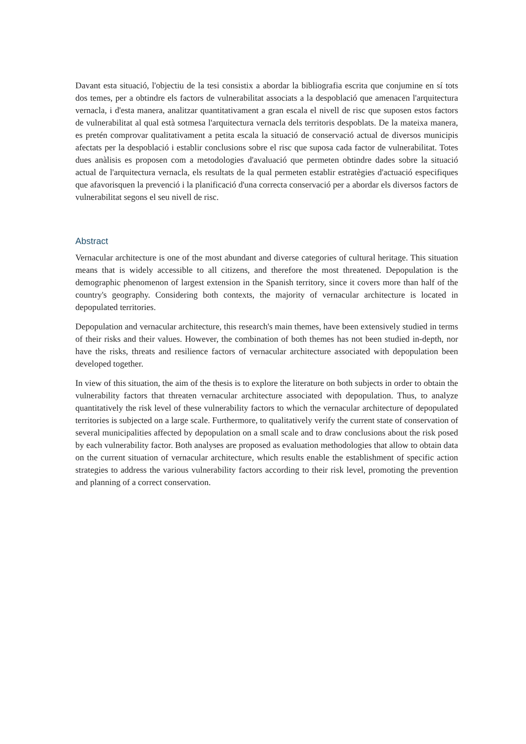Davant esta situació, l'objectiu de la tesi consistix a abordar la bibliografia escrita que conjumine en sí tots dos temes, per a obtindre els factors de vulnerabilitat associats a la despoblació que amenacen l'arquitectura vernacla, i d'esta manera, analitzar quantitativament a gran escala el nivell de risc que suposen estos factors de vulnerabilitat al qual està sotmesa l'arquitectura vernacla dels territoris despoblats. De la mateixa manera, es pretén comprovar qualitativament a petita escala la situació de conservació actual de diversos municipis afectats per la despoblació i establir conclusions sobre el risc que suposa cada factor de vulnerabilitat. Totes dues anàlisis es proposen com a metodologies d'avaluació que permeten obtindre dades sobre la situació actual de l'arquitectura vernacla, els resultats de la qual permeten establir estratègies d'actuació especifiques que afavorisquen la prevenció i la planificació d'una correcta conservació per a abordar els diversos factors de vulnerabilitat segons el seu nivell de risc.
Abstract
Vernacular architecture is one of the most abundant and diverse categories of cultural heritage. This situation means that is widely accessible to all citizens, and therefore the most threatened. Depopulation is the demographic phenomenon of largest extension in the Spanish territory, since it covers more than half of the country's geography. Considering both contexts, the majority of vernacular architecture is located in depopulated territories.
Depopulation and vernacular architecture, this research's main themes, have been extensively studied in terms of their risks and their values. However, the combination of both themes has not been studied in-depth, nor have the risks, threats and resilience factors of vernacular architecture associated with depopulation been developed together.
In view of this situation, the aim of the thesis is to explore the literature on both subjects in order to obtain the vulnerability factors that threaten vernacular architecture associated with depopulation. Thus, to analyze quantitatively the risk level of these vulnerability factors to which the vernacular architecture of depopulated territories is subjected on a large scale. Furthermore, to qualitatively verify the current state of conservation of several municipalities affected by depopulation on a small scale and to draw conclusions about the risk posed by each vulnerability factor. Both analyses are proposed as evaluation methodologies that allow to obtain data on the current situation of vernacular architecture, which results enable the establishment of specific action strategies to address the various vulnerability factors according to their risk level, promoting the prevention and planning of a correct conservation.